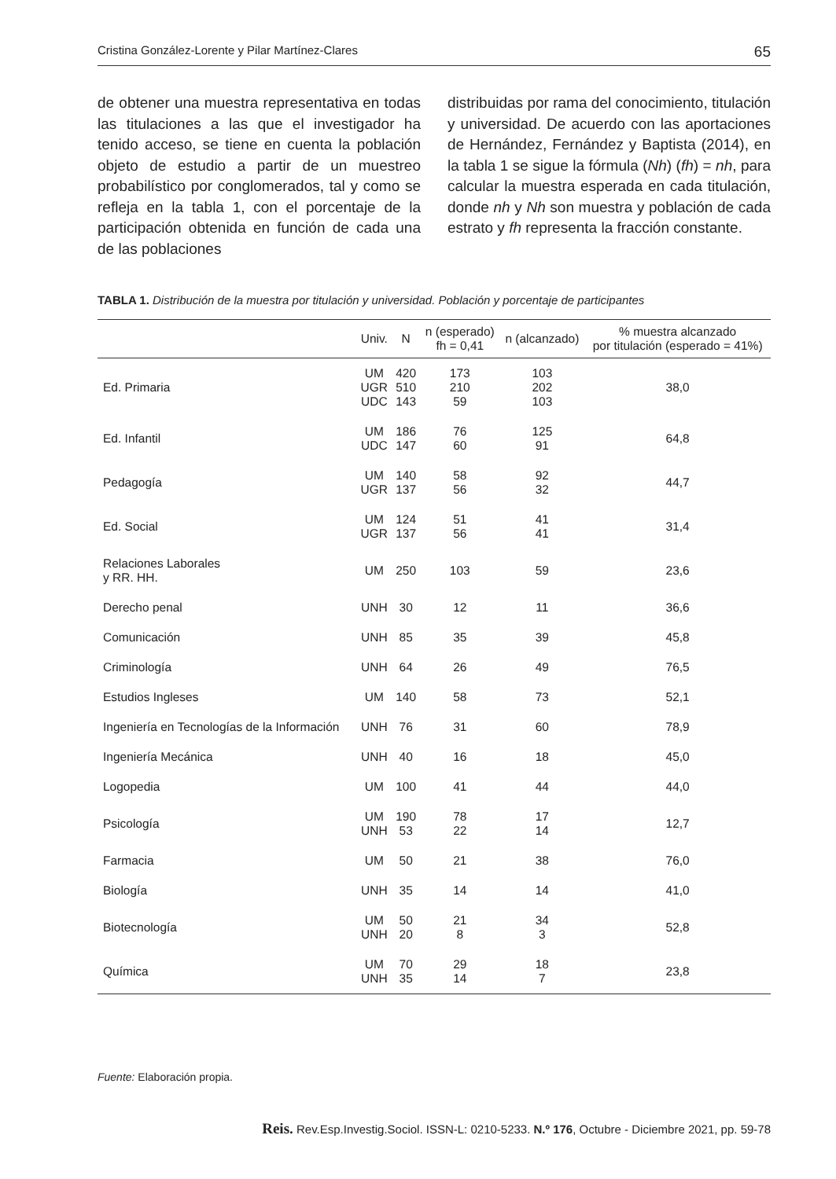Cristina González-Lorente y Pilar Martínez-Clares 65
de obtener una muestra representativa en todas las titulaciones a las que el investigador ha tenido acceso, se tiene en cuenta la población objeto de estudio a partir de un muestreo probabilístico por conglomerados, tal y como se refleja en la tabla 1, con el porcentaje de la participación obtenida en función de cada una de las poblaciones
distribuidas por rama del conocimiento, titulación y universidad. De acuerdo con las aportaciones de Hernández, Fernández y Baptista (2014), en la tabla 1 se sigue la fórmula (Nh) (fh) = nh, para calcular la muestra esperada en cada titulación, donde nh y Nh son muestra y población de cada estrato y fh representa la fracción constante.
TABLA 1. Distribución de la muestra por titulación y universidad. Población y porcentaje de participantes
| | Univ. | N | n (esperado) fh = 0,41 | n (alcanzado) | % muestra alcanzado por titulación (esperado = 41%) |
| --- | --- | --- | --- | --- | --- |
| Ed. Primaria | UM UGR UDC | 420 510 143 | 173 210 59 | 103 202 103 | 38,0 |
| Ed. Infantil | UM UDC | 186 147 | 76 60 | 125 91 | 64,8 |
| Pedagogía | UM UGR | 140 137 | 58 56 | 92 32 | 44,7 |
| Ed. Social | UM UGR | 124 137 | 51 56 | 41 41 | 31,4 |
| Relaciones Laborales y RR. HH. | UM | 250 | 103 | 59 | 23,6 |
| Derecho penal | UNH | 30 | 12 | 11 | 36,6 |
| Comunicación | UNH | 85 | 35 | 39 | 45,8 |
| Criminología | UNH | 64 | 26 | 49 | 76,5 |
| Estudios Ingleses | UM | 140 | 58 | 73 | 52,1 |
| Ingeniería en Tecnologías de la Información | UNH | 76 | 31 | 60 | 78,9 |
| Ingeniería Mecánica | UNH | 40 | 16 | 18 | 45,0 |
| Logopedia | UM | 100 | 41 | 44 | 44,0 |
| Psicología | UM UNH | 190 53 | 78 22 | 17 14 | 12,7 |
| Farmacia | UM | 50 | 21 | 38 | 76,0 |
| Biología | UNH | 35 | 14 | 14 | 41,0 |
| Biotecnología | UM UNH | 50 20 | 21 8 | 34 3 | 52,8 |
| Química | UM UNH | 70 35 | 29 14 | 18 7 | 23,8 |
Fuente: Elaboración propia.
Reis. Rev.Esp.Investig.Sociol. ISSN-L: 0210-5233. N.º 176, Octubre - Diciembre 2021, pp. 59-78